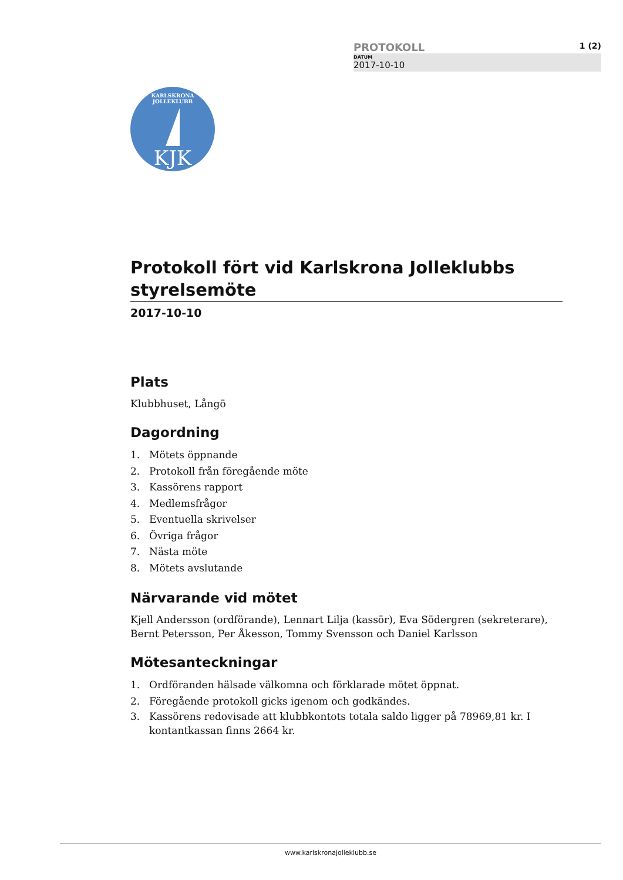PROTOKOLL 1 (2)
DATUM
2017-10-10
KARLSKRONA JOLLEKLUBB
KJK
Protokoll fört vid Karlskrona Jolleklubbs styrelsemöte
2017-10-10
Plats
Klubbhuset, Långö
Dagordning
1. Mötets öppnande
2. Protokoll från föregående möte
3. Kassörens rapport
4. Medlemsfrågor
5. Eventuella skrivelser
6. Övriga frågor
7. Nästa möte
8. Mötets avslutande
Närvarande vid mötet
Kjell Andersson (ordförande), Lennart Lilja (kassör), Eva Södergren (sekreterare), Bernt Petersson, Per Åkesson, Tommy Svensson och Daniel Karlsson
Mötesanteckningar
1. Ordföranden hälsade välkomna och förklarade mötet öppnat.
2. Föregående protokoll gicks igenom och godkändes.
3. Kassörens redovisade att klubbkontots totala saldo ligger på 78969,81 kr. I kontantkassan finns 2664 kr.
www.karlskronajolleklubb.se